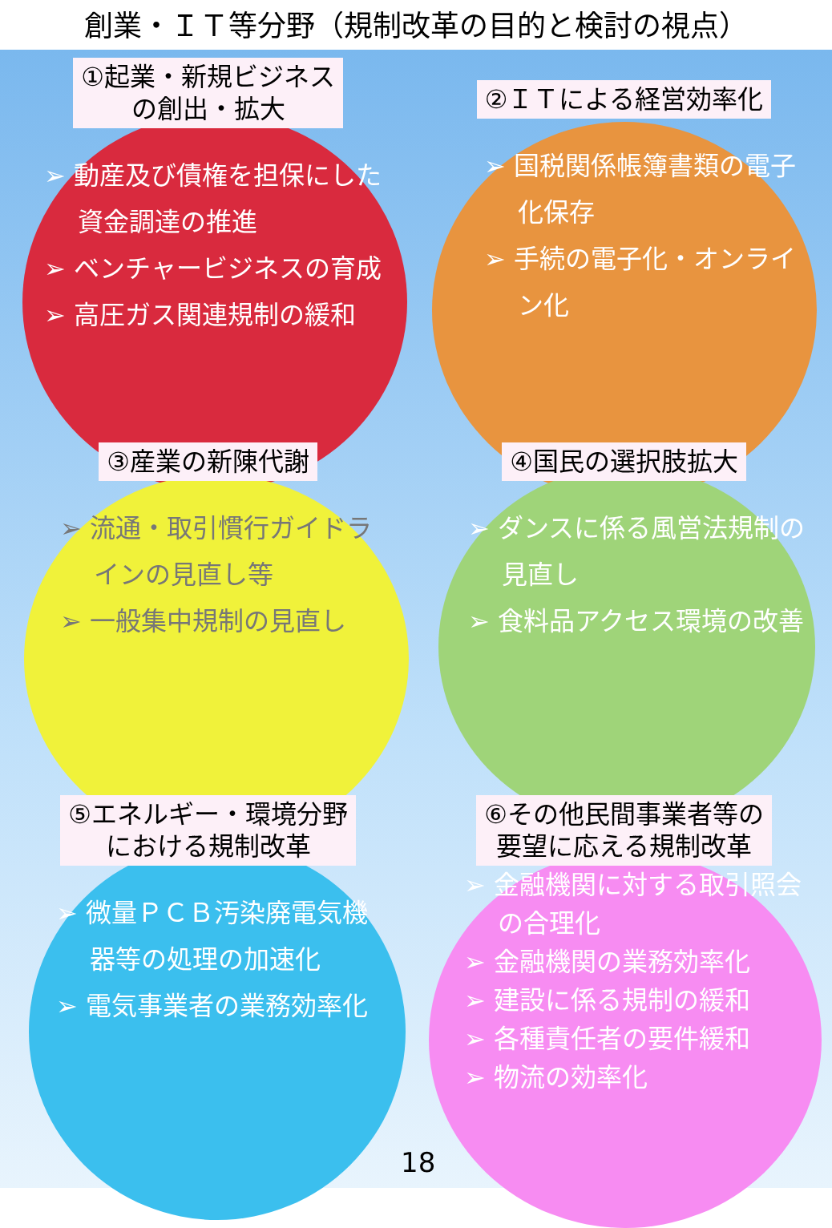創業・ＩＴ等分野（規制改革の目的と検討の視点）
①起業・新規ビジネス
の創出・拡大
➢ 動産及び債権を担保にした資金調達の推進
➢ ベンチャービジネスの育成
➢ 高圧ガス関連規制の緩和
②ＩＴによる経営効率化
➢ 国税関係帳簿書類の電子化保存
➢ 手続の電子化・オンライン化
③産業の新陳代謝
➢ 流通・取引慣行ガイドラインの見直し等
➢ 一般集中規制の見直し
④国民の選択肢拡大
➢ ダンスに係る風営法規制の見直し
➢ 食料品アクセス環境の改善
⑤エネルギー・環境分野
における規制改革
➢ 微量ＰＣＢ汚染廃電気機器等の処理の加速化
➢ 電気事業者の業務効率化
⑥その他民間事業者等の
要望に応える規制改革
➢ 金融機関に対する取引照会の合理化
➢ 金融機関の業務効率化
➢ 建設に係る規制の緩和
➢ 各種責任者の要件緩和
➢ 物流の効率化
18